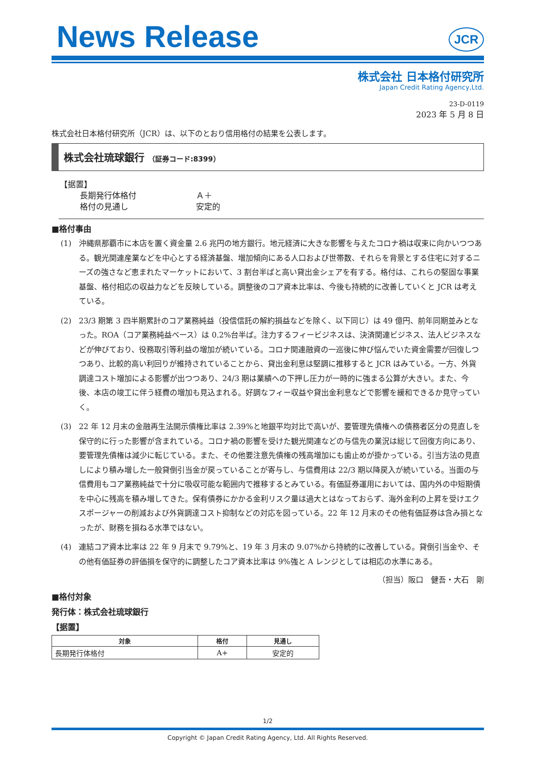News Release
JCR
株式会社 日本格付研究所
Japan Credit Rating Agency,Ltd.
23-D-0119
2023 年 5 月 8 日
株式会社日本格付研究所（JCR）は、以下のとおり信用格付の結果を公表します。
株式会社琉球銀行 （証券コード:8399）
【据置】
長期発行体格付 Ａ＋
格付の見通し 安定的
■格付事由
(1) 沖縄県那覇市に本店を置く資金量 2.6 兆円の地方銀行。地元経済に大きな影響を与えたコロナ禍は収束に向かいつつある。観光関連産業などを中心とする経済基盤、増加傾向にある人口および世帯数、それらを背景とする住宅に対するニーズの強さなど恵まれたマーケットにおいて、3 割台半ばと高い貸出金シェアを有する。格付は、これらの堅固な事業基盤、格付相応の収益力などを反映している。調整後のコア資本比率は、今後も持続的に改善していくと JCR は考えている。
(2) 23/3 期第 3 四半期累計のコア業務純益（投信信託の解約損益などを除く、以下同じ）は 49 億円、前年同期並みとなった。ROA（コア業務純益ベース）は 0.2%台半ば。注力するフィービジネスは、決済関連ビジネス、法人ビジネスなどが伸びており、役務取引等利益の増加が続いている。コロナ関連融資の一巡後に伸び悩んでいた資金需要が回復しつつあり、比較的高い利回りが維持されていることから、貸出金利息は堅調に推移すると JCR はみている。一方、外貨調達コスト増加による影響が出つつあり、24/3 期は業績への下押し圧力が一時的に強まる公算が大きい。また、今後、本店の竣工に伴う経費の増加も見込まれる。好調なフィー収益や貸出金利息などで影響を緩和できるか見守っていく。
(3) 22 年 12 月末の金融再生法開示債権比率は 2.39%と地銀平均対比で高いが、要管理先債権への債務者区分の見直しを保守的に行った影響が含まれている。コロナ禍の影響を受けた観光関連などの与信先の業況は総じて回復方向にあり、要管理先債権は減少に転じている。また、その他要注意先債権の残高増加にも歯止めが掛かっている。引当方法の見直しにより積み増した一般貸倒引当金が戻っていることが寄与し、与信費用は 22/3 期以降戻入が続いている。当面の与信費用もコア業務純益で十分に吸収可能な範囲内で推移するとみている。有価証券運用においては、国内外の中短期債を中心に残高を積み増してきた。保有債券にかかる金利リスク量は過大とはなっておらず、海外金利の上昇を受けエクスポージャーの削減および外貨調達コスト抑制などの対応を図っている。22 年 12 月末のその他有価証券は含み損となったが、財務を損ねる水準ではない。
(4) 連結コア資本比率は 22 年 9 月末で 9.79%と、19 年 3 月末の 9.07%から持続的に改善している。貸倒引当金や、その他有価証券の評価損を保守的に調整したコア資本比率は 9%強と A レンジとしては相応の水準にある。
（担当）阪口　健吾・大石　剛
■格付対象
発行体：株式会社琉球銀行
【据置】
| 対象 | 格付 | 見通し |
| --- | --- | --- |
| 長期発行体格付 | A+ | 安定的 |
1/2
Copyright © Japan Credit Rating Agency, Ltd. All Rights Reserved.